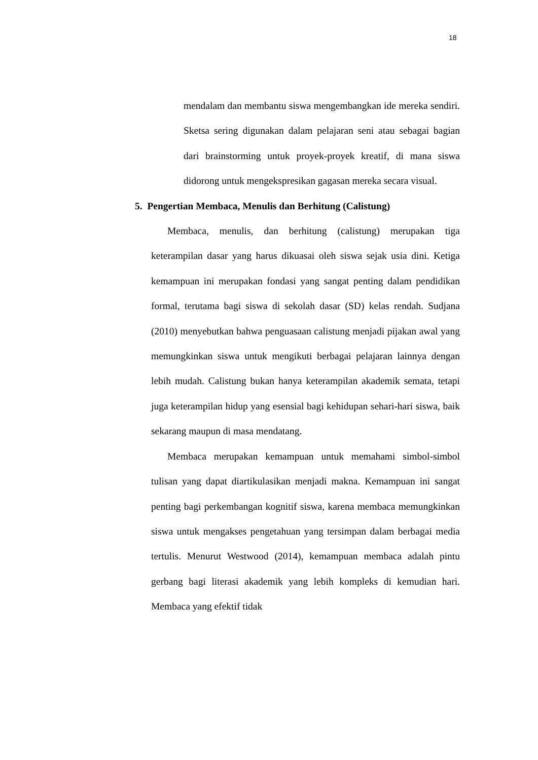18
mendalam dan membantu siswa mengembangkan ide mereka sendiri. Sketsa sering digunakan dalam pelajaran seni atau sebagai bagian dari brainstorming untuk proyek-proyek kreatif, di mana siswa didorong untuk mengekspresikan gagasan mereka secara visual.
5. Pengertian Membaca, Menulis dan Berhitung (Calistung)
Membaca, menulis, dan berhitung (calistung) merupakan tiga keterampilan dasar yang harus dikuasai oleh siswa sejak usia dini. Ketiga kemampuan ini merupakan fondasi yang sangat penting dalam pendidikan formal, terutama bagi siswa di sekolah dasar (SD) kelas rendah. Sudjana (2010) menyebutkan bahwa penguasaan calistung menjadi pijakan awal yang memungkinkan siswa untuk mengikuti berbagai pelajaran lainnya dengan lebih mudah. Calistung bukan hanya keterampilan akademik semata, tetapi juga keterampilan hidup yang esensial bagi kehidupan sehari-hari siswa, baik sekarang maupun di masa mendatang.
Membaca merupakan kemampuan untuk memahami simbol-simbol tulisan yang dapat diartikulasikan menjadi makna. Kemampuan ini sangat penting bagi perkembangan kognitif siswa, karena membaca memungkinkan siswa untuk mengakses pengetahuan yang tersimpan dalam berbagai media tertulis. Menurut Westwood (2014), kemampuan membaca adalah pintu gerbang bagi literasi akademik yang lebih kompleks di kemudian hari. Membaca yang efektif tidak